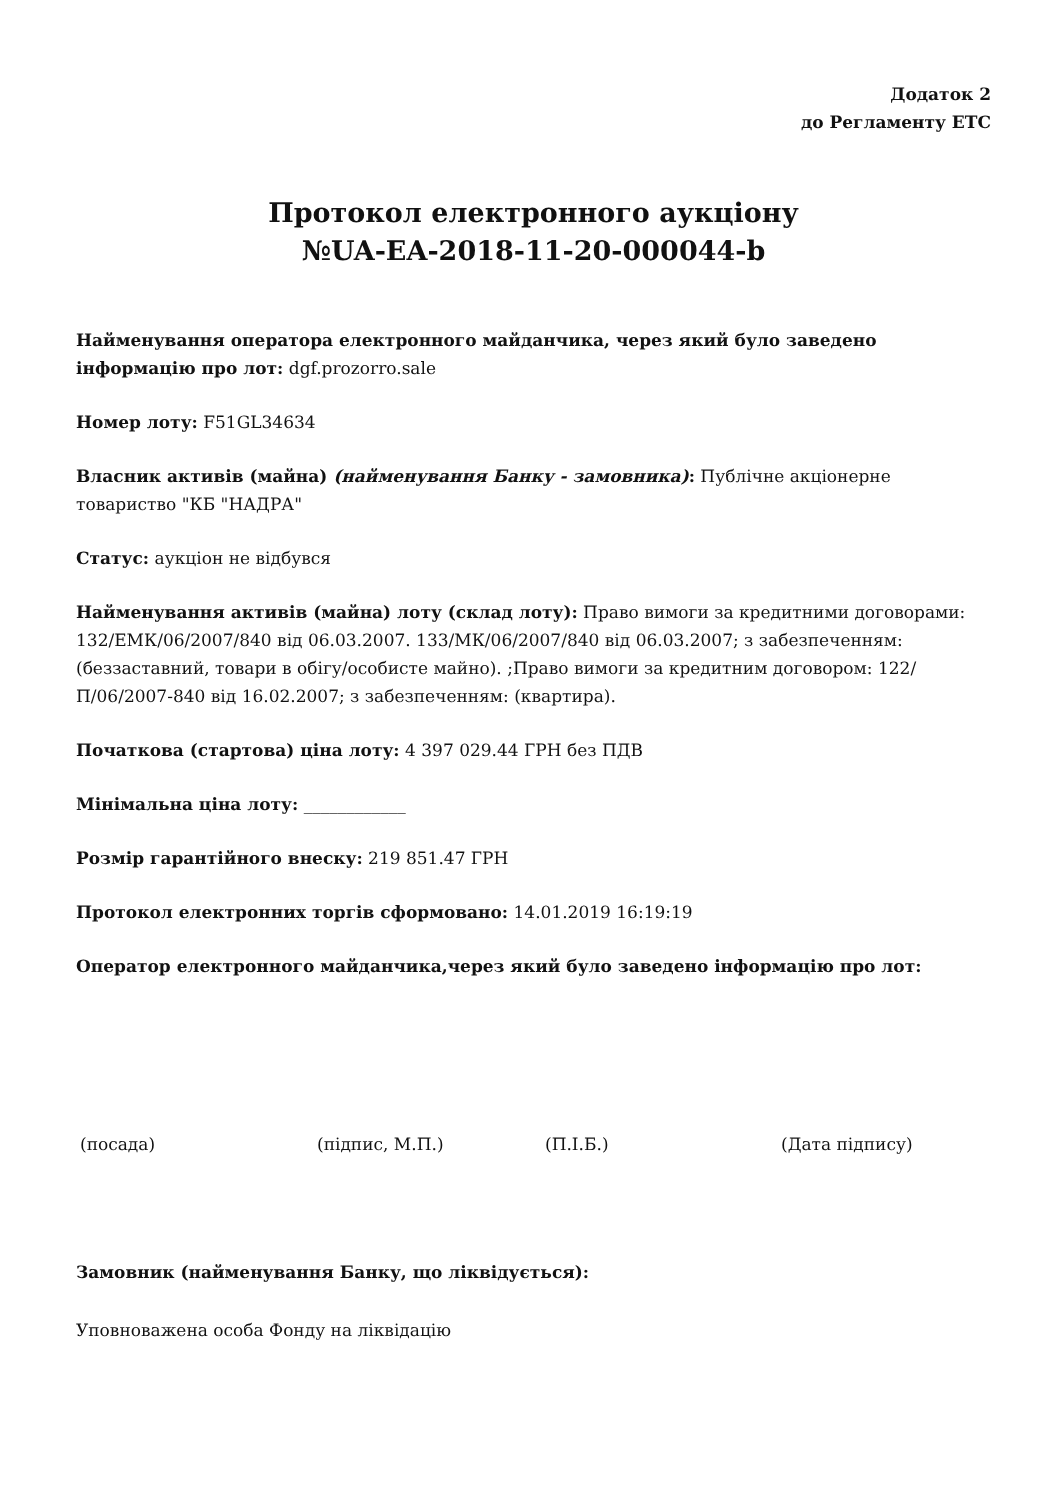Додаток 2
до Регламенту ЕТС
Протокол електронного аукціону
№UA-EA-2018-11-20-000044-b
Найменування оператора електронного майданчика, через який було заведено інформацію про лот: dgf.prozorro.sale
Номер лоту: F51GL34634
Власник активів (майна) (найменування Банку - замовника): Публічне акціонерне товариство "КБ "НАДРА"
Статус: аукціон не відбувся
Найменування активів (майна) лоту (склад лоту): Право вимоги за кредитними договорами: 132/ЕМК/06/2007/840 від 06.03.2007. 133/МК/06/2007/840 від 06.03.2007; з забезпеченням: (беззаставний, товари в обігу/особисте майно). ;Право вимоги за кредитним договором: 122/П/06/2007-840 від 16.02.2007; з забезпеченням: (квартира).
Початкова (стартова) ціна лоту: 4 397 029.44 ГРН без ПДВ
Мінімальна ціна лоту: ____________
Розмір гарантійного внеску: 219 851.47 ГРН
Протокол електронних торгів сформовано: 14.01.2019 16:19:19
Оператор електронного майданчика,через який було заведено інформацію про лот:
(посада) (підпис, М.П.) (П.І.Б.) (Дата підпису)
Замовник (найменування Банку, що ліквідується):
Уповноважена особа Фонду на ліквідацію